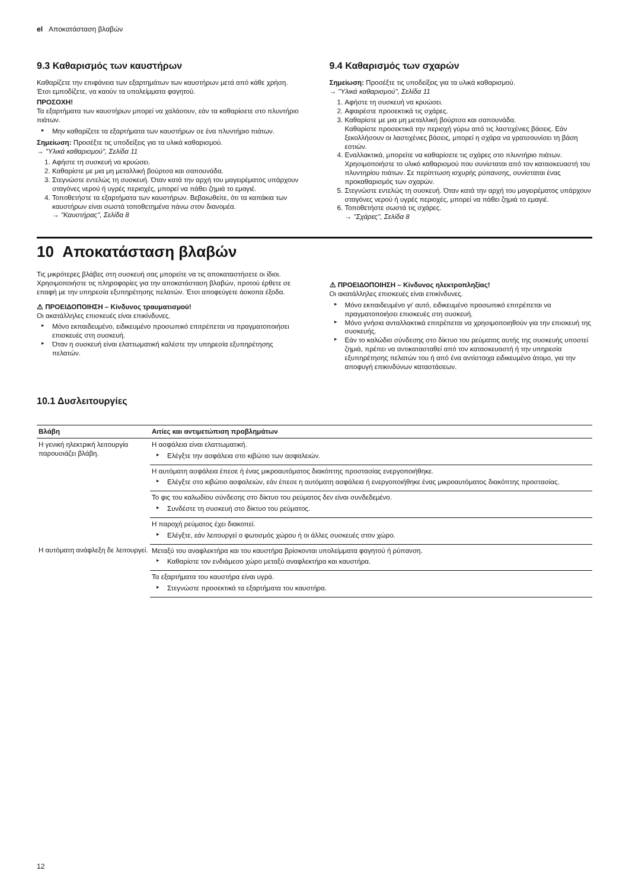el Αποκατάσταση βλαβών
9.3 Καθαρισμός των καυστήρων
Καθαρίζετε την επιφάνεια των εξαρτημάτων των καυστήρων μετά από κάθε χρήση. Έτσι εμποδίζετε, να καούν τα υπολείμματα φαγητού.
ΠΡΟΣΟΧΗ!
Τα εξαρτήματα των καυστήρων μπορεί να χαλάσουν, εάν τα καθαρίσετε στο πλυντήριο πιάτων.
Μην καθαρίζετε τα εξαρτήματα των καυστήρων σε ένα πλυντήριο πιάτων.
Σημείωση: Προσέξτε τις υποδείξεις για τα υλικά καθαρισμού.
→ "Υλικά καθαρισμού", Σελίδα 11
1. Αφήστε τη συσκευή να κρυώσει.
2. Καθαρίστε με μια μη μεταλλική βούρτσα και σαπουνάδα.
3. Στεγνώστε εντελώς τη συσκευή. Όταν κατά την αρχή του μαγειρέματος υπάρχουν σταγόνες νερού ή υγρές περιοχές, μπορεί να πάθει ζημιά το εμαγιέ.
4. Τοποθετήστε τα εξαρτήματα των καυστήρων. Βεβαιωθείτε, ότι τα καπάκια των καυστήρων είναι σωστά τοποθετημένα πάνω στον διανομέα.
→ "Καυστήρας", Σελίδα 8
9.4 Καθαρισμός των σχαρών
Σημείωση: Προσέξτε τις υποδείξεις για τα υλικά καθαρισμού.
→ "Υλικά καθαρισμού", Σελίδα 11
1. Αφήστε τη συσκευή να κρυώσει.
2. Αφαιρέστε προσεκτικά τις σχάρες.
3. Καθαρίστε με μια μη μεταλλική βούρτσα και σαπουνάδα.
Καθαρίστε προσεκτικά την περιοχή γύρω από τις λαστιχένιες βάσεις. Εάν ξεκολλήσουν οι λαστιχένιες βάσεις, μπορεί η σχάρα να γρατσουνίσει τη βάση εστιών.
4. Εναλλακτικά, μπορείτε να καθαρίσετε τις σχάρες στο πλυντήριο πιάτων.
Χρησιμοποιήστε το υλικό καθαρισμού που συνίσταται από τον κατασκευαστή του πλυντηρίου πιάτων. Σε περίπτωση ισχυρής ρύπανσης, συνίσταται ένας προκαθαρισμός των σχαρών.
5. Στεγνώστε εντελώς τη συσκευή. Όταν κατά την αρχή του μαγειρέματος υπάρχουν σταγόνες νερού ή υγρές περιοχές, μπορεί να πάθει ζημιά το εμαγιέ.
6. Τοποθετήστε σωστά τις σχάρες.
→ "Σχάρες", Σελίδα 8
10 Αποκατάσταση βλαβών
Τις μικρότερες βλάβες στη συσκευή σας μπορείτε να τις αποκαταστήσετε οι ίδιοι. Χρησιμοποιήστε τις πληροφορίες για την αποκατάσταση βλαβών, προτού έρθετε σε επαφή με την υπηρεσία εξυπηρέτησης πελατών. Έτσι αποφεύγετε άσκοπα έξοδα.
⚠ ΠΡΟΕΙΔΟΠΟΙΗΣΗ – Κίνδυνος τραυματισμού!
Οι ακατάλληλες επισκευές είναι επικίνδυνες.
Μόνο εκπαιδευμένο, ειδικευμένο προσωπικό επιτρέπεται να πραγματοποιήσει επισκευές στη συσκευή.
Όταν η συσκευή είναι ελαττωματική καλέστε την υπηρεσία εξυπηρέτησης πελατών.
⚠ ΠΡΟΕΙΔΟΠΟΙΗΣΗ – Κίνδυνος ηλεκτροπληξίας!
Οι ακατάλληλες επισκευές είναι επικίνδυνες.
Μόνο εκπαιδευμένο γι' αυτό, ειδικευμένο προσωπικό επιτρέπεται να πραγματοποιήσει επισκευές στη συσκευή.
Μόνο γνήσια ανταλλακτικά επιτρέπεται να χρησιμοποιηθούν για την επισκευή της συσκευής.
Εάν το καλώδιο σύνδεσης στο δίκτυο του ρεύματος αυτής της συσκευής υποστεί ζημιά, πρέπει να αντικατασταθεί από τον κατασκευαστή ή την υπηρεσία εξυπηρέτησης πελατών του ή από ένα αντίστοιχα ειδικευμένο άτομο, για την αποφυγή επικινδύνων καταστάσεων.
10.1 Δυσλειτουργίες
| Βλάβη | Αιτίες και αντιμετώπιση προβλημάτων |
| --- | --- |
| Η γενική ηλεκτρική λειτουργία παρουσιάζει βλάβη. | Η ασφάλεια είναι ελαττωματική. Ελέγξτε την ασφάλεια στο κιβώτιο των ασφαλειών. |
| | Η αυτόματη ασφάλεια έπεσε ή ένας μικροαυτόματος διακόπτης προστασίας ενεργοποιήθηκε. Ελέγξτε στο κιβώτιο ασφαλειών, εάν έπεσε η αυτόματη ασφάλεια ή ενεργοποιήθηκε ένας μικροαυτόματος διακόπτης προστασίας. |
| | Το φις του καλωδίου σύνδεσης στο δίκτυο του ρεύματος δεν είναι συνδεδεμένο. Συνδέστε τη συσκευή στο δίκτυο του ρεύματος. |
| | Η παροχή ρεύματος έχει διακοπεί. Ελέγξτε, εάν λειτουργεί ο φωτισμός χώρου ή οι άλλες συσκευές στον χώρο. |
| Η αυτόματη ανάφλεξη δε λειτουργεί. | Μεταξύ του αναφλεκτήρα και του καυστήρα βρίσκονται υπολείμματα φαγητού ή ρύπανση. Καθαρίστε τον ενδιάμεσο χώρο μεταξύ αναφλεκτήρα και καυστήρα. |
| | Τα εξαρτήματα του καυστήρα είναι υγρά. Στεγνώστε προσεκτικά τα εξαρτήματα του καυστήρα. |
12